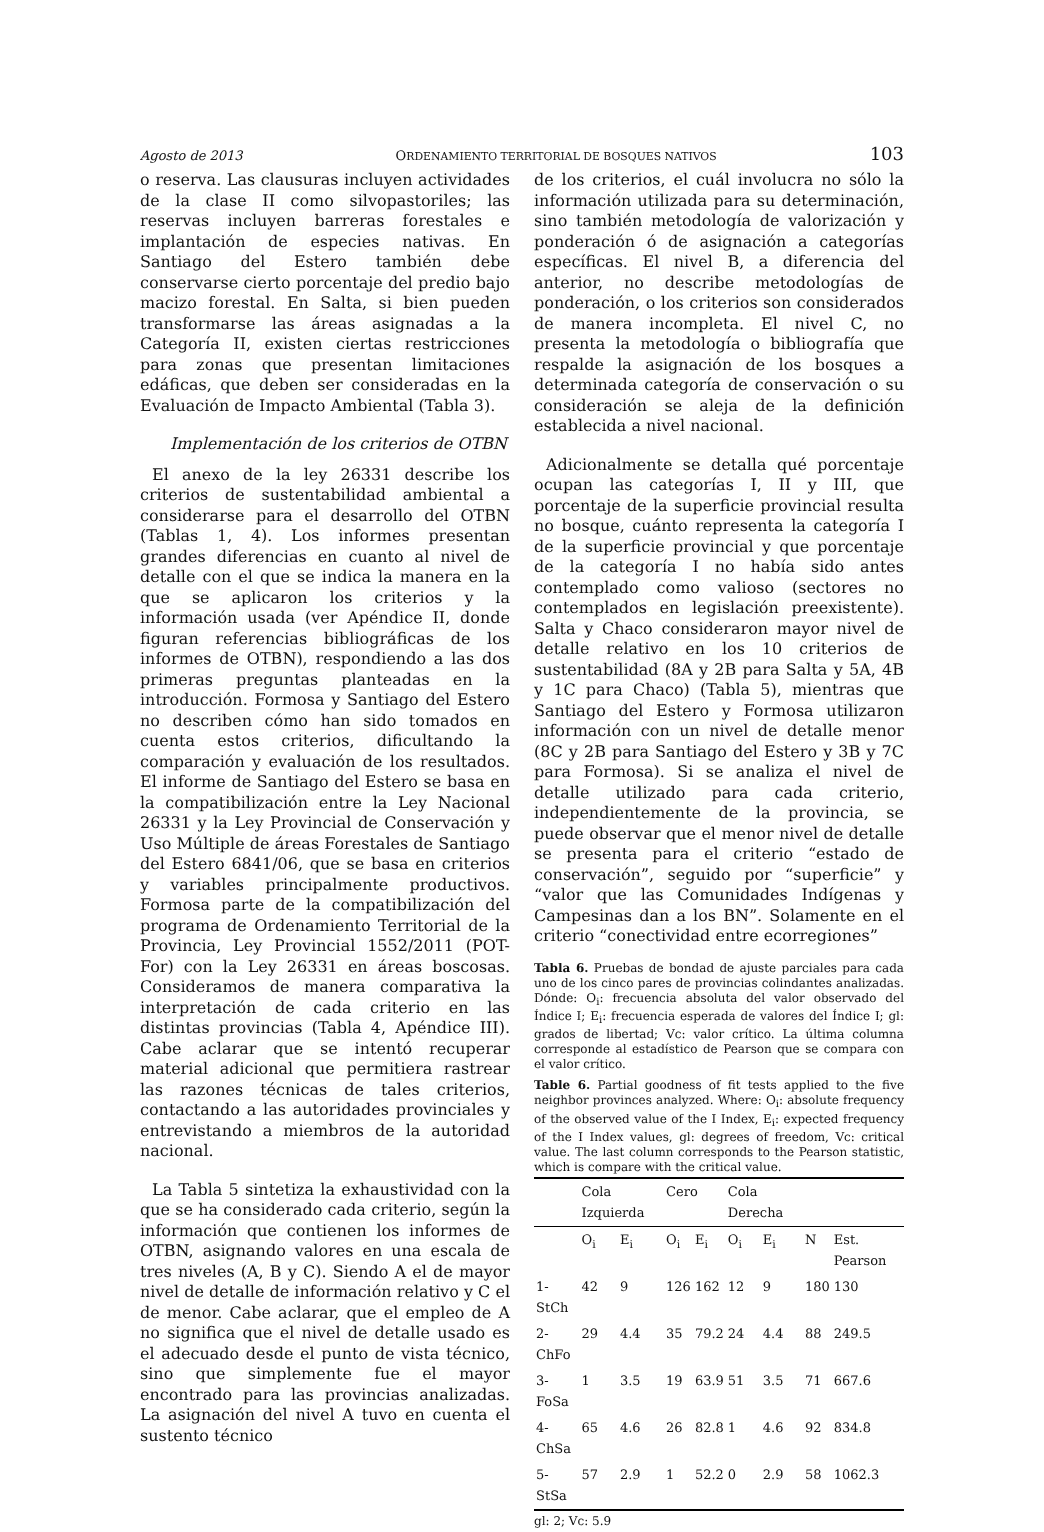Agosto de 2013 ORDENAMIENTO TERRITORIAL DE BOSQUES NATIVOS 103
o reserva. Las clausuras incluyen actividades de la clase II como silvopastoriles; las reservas incluyen barreras forestales e implantación de especies nativas. En Santiago del Estero también debe conservarse cierto porcentaje del predio bajo macizo forestal. En Salta, si bien pueden transformarse las áreas asignadas a la Categoría II, existen ciertas restricciones para zonas que presentan limitaciones edáficas, que deben ser consideradas en la Evaluación de Impacto Ambiental (Tabla 3).
Implementación de los criterios de OTBN
El anexo de la ley 26331 describe los criterios de sustentabilidad ambiental a considerarse para el desarrollo del OTBN (Tablas 1, 4). Los informes presentan grandes diferencias en cuanto al nivel de detalle con el que se indica la manera en la que se aplicaron los criterios y la información usada (ver Apéndice II, donde figuran referencias bibliográficas de los informes de OTBN), respondiendo a las dos primeras preguntas planteadas en la introducción. Formosa y Santiago del Estero no describen cómo han sido tomados en cuenta estos criterios, dificultando la comparación y evaluación de los resultados. El informe de Santiago del Estero se basa en la compatibilización entre la Ley Nacional 26331 y la Ley Provincial de Conservación y Uso Múltiple de áreas Forestales de Santiago del Estero 6841/06, que se basa en criterios y variables principalmente productivos. Formosa parte de la compatibilización del programa de Ordenamiento Territorial de la Provincia, Ley Provincial 1552/2011 (POT-For) con la Ley 26331 en áreas boscosas. Consideramos de manera comparativa la interpretación de cada criterio en las distintas provincias (Tabla 4, Apéndice III). Cabe aclarar que se intentó recuperar material adicional que permitiera rastrear las razones técnicas de tales criterios, contactando a las autoridades provinciales y entrevistando a miembros de la autoridad nacional.
La Tabla 5 sintetiza la exhaustividad con la que se ha considerado cada criterio, según la información que contienen los informes de OTBN, asignando valores en una escala de tres niveles (A, B y C). Siendo A el de mayor nivel de detalle de información relativo y C el de menor. Cabe aclarar, que el empleo de A no significa que el nivel de detalle usado es el adecuado desde el punto de vista técnico, sino que simplemente fue el mayor encontrado para las provincias analizadas. La asignación del nivel A tuvo en cuenta el sustento técnico
de los criterios, el cuál involucra no sólo la información utilizada para su determinación, sino también metodología de valorización y ponderación ó de asignación a categorías específicas. El nivel B, a diferencia del anterior, no describe metodologías de ponderación, o los criterios son considerados de manera incompleta. El nivel C, no presenta la metodología o bibliografía que respalde la asignación de los bosques a determinada categoría de conservación o su consideración se aleja de la definición establecida a nivel nacional.
Adicionalmente se detalla qué porcentaje ocupan las categorías I, II y III, que porcentaje de la superficie provincial resulta no bosque, cuánto representa la categoría I de la superficie provincial y que porcentaje de la categoría I no había sido antes contemplado como valioso (sectores no contemplados en legislación preexistente). Salta y Chaco consideraron mayor nivel de detalle relativo en los 10 criterios de sustentabilidad (8A y 2B para Salta y 5A, 4B y 1C para Chaco) (Tabla 5), mientras que Santiago del Estero y Formosa utilizaron información con un nivel de detalle menor (8C y 2B para Santiago del Estero y 3B y 7C para Formosa). Si se analiza el nivel de detalle utilizado para cada criterio, independientemente de la provincia, se puede observar que el menor nivel de detalle se presenta para el criterio “estado de conservación”, seguido por “superficie” y “valor que las Comunidades Indígenas y Campesinas dan a los BN”. Solamente en el criterio “conectividad entre ecorregiones”
Tabla 6. Pruebas de bondad de ajuste parciales para cada uno de los cinco pares de provincias colindantes analizadas. Dónde: O<sub>i</sub>: frecuencia absoluta del valor observado del Índice I; E<sub>i</sub>: frecuencia esperada de valores del Índice I; gl: grados de libertad; Vc: valor crítico. La última columna corresponde al estadístico de Pearson que se compara con el valor crítico.
Table 6. Partial goodness of fit tests applied to the five neighbor provinces analyzed. Where: O<sub>i</sub>: absolute frequency of the observed value of the I Index, E<sub>i</sub>: expected frequency of the I Index values, gl: degrees of freedom, Vc: critical value. The last column corresponds to the Pearson statistic, which is compare with the critical value.
| | Cola Izquierda | | Cero | | Cola Derecha | | | |
| --- | --- | --- | --- | --- | --- | --- | --- | --- |
| | O<sub>i</sub> | E<sub>i</sub> | O<sub>i</sub> | E<sub>i</sub> | O<sub>i</sub> | E<sub>i</sub> | N | Est. Pearson |
| 1-StCh | 42 | 9 | 126 | 162 | 12 | 9 | 180 | 130 |
| 2-ChFo | 29 | 4.4 | 35 | 79.2 | 24 | 4.4 | 88 | 249.5 |
| 3-FoSa | 1 | 3.5 | 19 | 63.9 | 51 | 3.5 | 71 | 667.6 |
| 4-ChSa | 65 | 4.6 | 26 | 82.8 | 1 | 4.6 | 92 | 834.8 |
| 5- StSa | 57 | 2.9 | 1 | 52.2 | 0 | 2.9 | 58 | 1062.3 |
gl: 2; Vc: 5.9